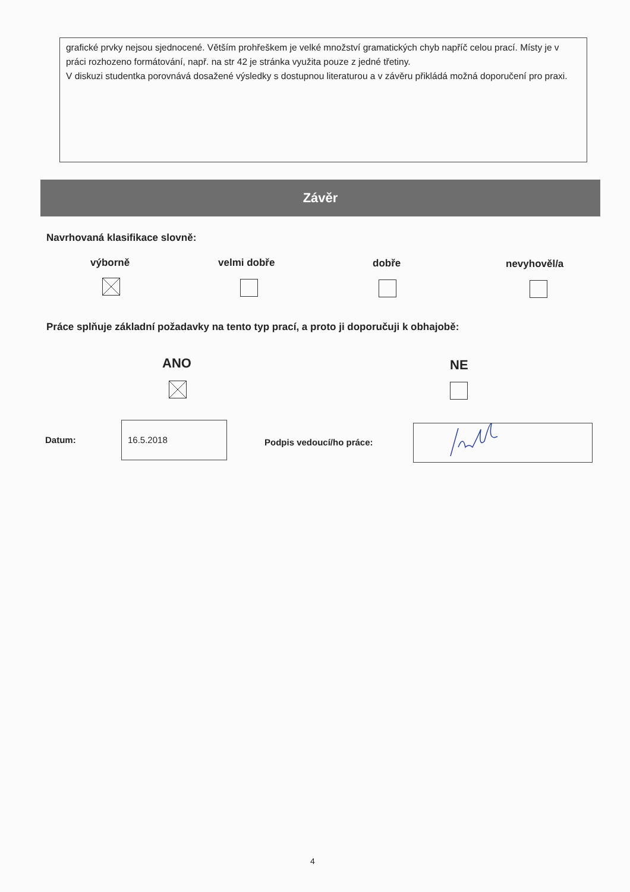grafické prvky nejsou sjednocené. Větším prohřeškem je velké množství gramatických chyb napříč celou prací. Místy je v práci rozhozeno formátování, např. na str 42 je stránka využita pouze z jedné třetiny.
V diskuzi studentka porovnává dosažené výsledky s dostupnou literaturou a v závěru přikládá možná doporučení pro praxi.
Závěr
Navrhovaná klasifikace slovně:
výborně velmi dobře dobře nevyhověl/a
Práce splňuje základní požadavky na tento typ prací, a proto ji doporučuji k obhajobě:
ANO NE
Datum:
16.5.2018
Podpis vedoucí/ho práce:
4